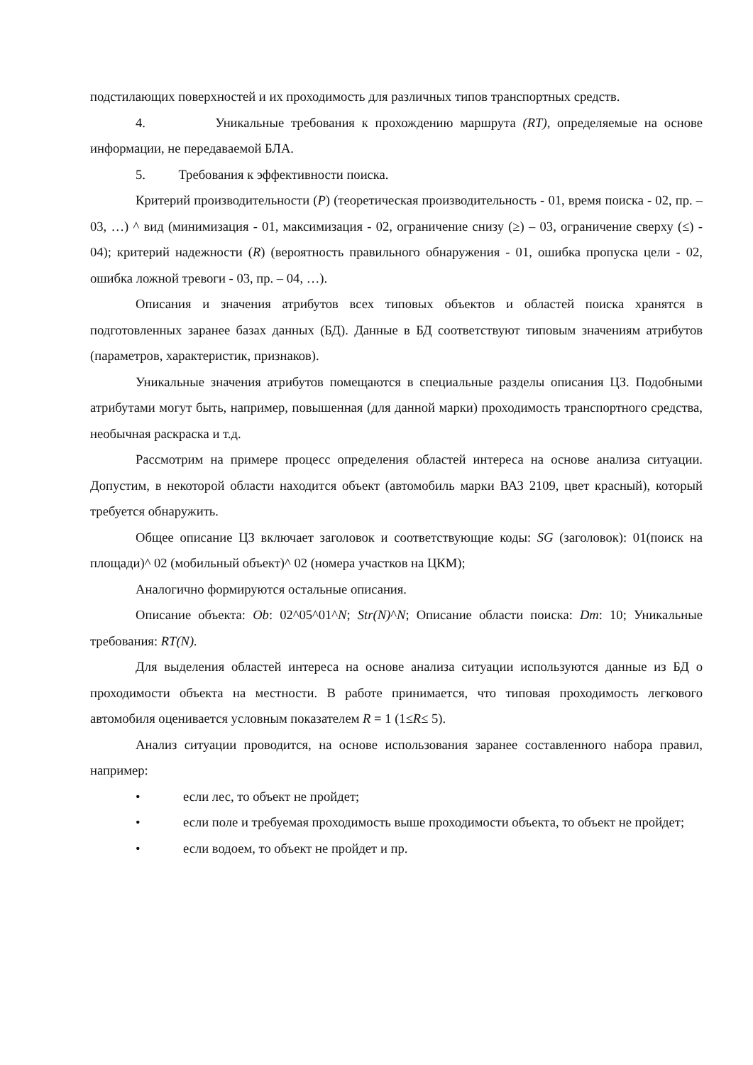подстилающих поверхностей и их проходимость для различных типов транспортных средств.
4. Уникальные требования к прохождению маршрута (RT), определяемые на основе информации, не передаваемой БЛА.
5. Требования к эффективности поиска.
Критерий производительности (P) (теоретическая производительность - 01, время поиска - 02, пр. – 03, …) ^ вид (минимизация - 01, максимизация - 02, ограничение снизу (≥) – 03, ограничение сверху (≤) - 04); критерий надежности (R) (вероятность правильного обнаружения - 01, ошибка пропуска цели - 02, ошибка ложной тревоги - 03, пр. – 04, …).
Описания и значения атрибутов всех типовых объектов и областей поиска хранятся в подготовленных заранее базах данных (БД). Данные в БД соответствуют типовым значениям атрибутов (параметров, характеристик, признаков).
Уникальные значения атрибутов помещаются в специальные разделы описания ЦЗ. Подобными атрибутами могут быть, например, повышенная (для данной марки) проходимость транспортного средства, необычная раскраска и т.д.
Рассмотрим на примере процесс определения областей интереса на основе анализа ситуации. Допустим, в некоторой области находится объект (автомобиль марки ВАЗ 2109, цвет красный), который требуется обнаружить.
Общее описание ЦЗ включает заголовок и соответствующие коды: SG (заголовок): 01(поиск на площади)^ 02 (мобильный объект)^ 02 (номера участков на ЦКМ);
Аналогично формируются остальные описания.
Описание объекта: Ob: 02^05^01^N; Str(N)^N; Описание области поиска: Dm: 10; Уникальные требования: RT(N).
Для выделения областей интереса на основе анализа ситуации используются данные из БД о проходимости объекта на местности. В работе принимается, что типовая проходимость легкового автомобиля оценивается условным показателем R = 1 (1≤R≤ 5).
Анализ ситуации проводится, на основе использования заранее составленного набора правил, например:
• если лес, то объект не пройдет;
• если поле и требуемая проходимость выше проходимости объекта, то объект не пройдет;
• если водоем, то объект не пройдет и пр.